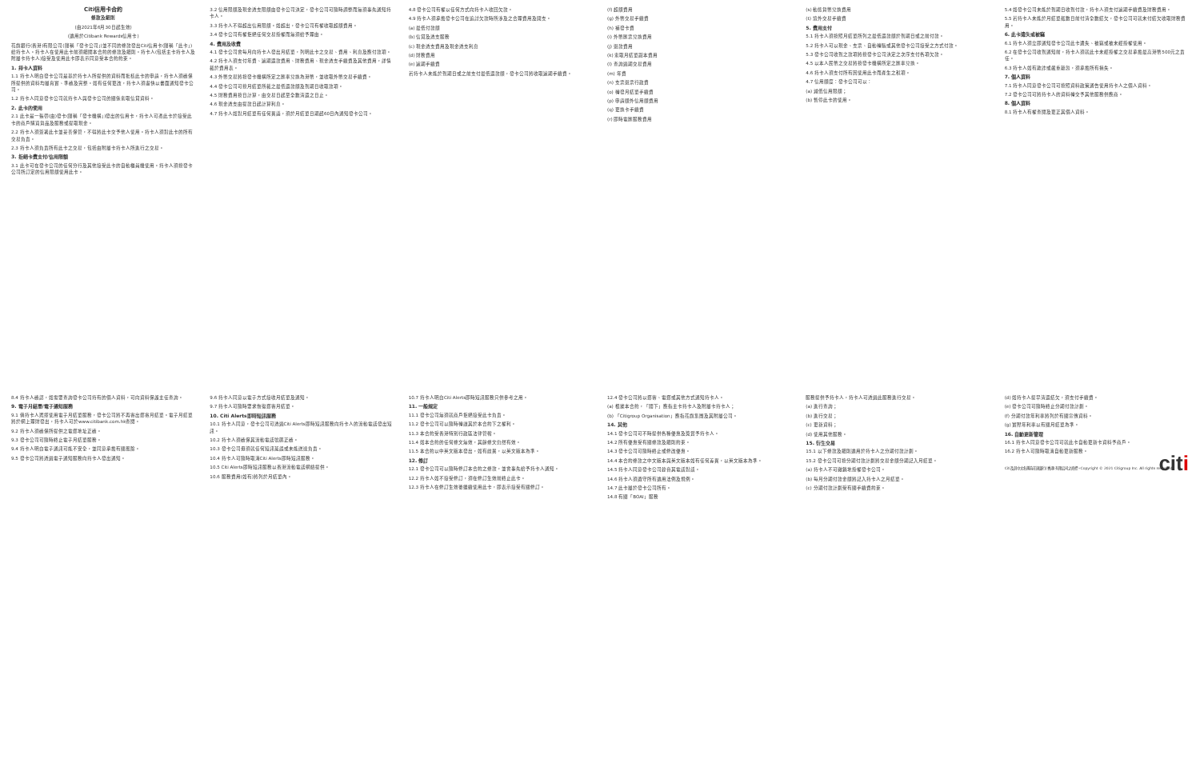Citi信用卡合約
條款及細則
(由2021年6月30日起生效)
(適用於Citibank Rewards信用卡)
花旗銀行(香港)有限公司(簡稱「發卡公司」)並不同的條款發出Citi信用卡(簡稱「此卡」)給持卡人。持卡人在使用此卡前須細閱本合約的條款及細則。持卡人(包括主卡持卡人及附屬卡持卡人)接受及使用此卡即表示同意受本合約約束。
1. 持卡人資料
1.1 持卡人明白發卡公司是基於持卡人所提供的資料而批核此卡的申請，持卡人須確保所提供的資料均屬真實、準確及完整。如有任何更改，持卡人須盡快以書面通知發卡公司。
1.2 持卡人同意發卡公司就持卡人與發卡公司的關係索取信貸資料。
2. 此卡的使用
2.1 此卡是一張帶(由)發卡(簡稱「發卡機構」)發出的信用卡，持卡人可憑此卡於接受此卡的商戶購買貨品及服務或提取現金。
2.2 持卡人須簽署此卡並妥善保管，不得將此卡交予他人使用。持卡人須對此卡的所有交易負責。
2.3 持卡人須負責所有此卡之交易，包括由附屬卡持卡人所進行之交易。
3. 拒絕卡費支付/信用限額
3.1 此卡可在發卡公司的任何分行及其他接受此卡的自動櫃員機使用。持卡人須按發卡公司所訂定的信用限額使用此卡。
3.2 信用限額及現金透支限額由發卡公司決定，發卡公司可隨時調整而無須事先通知持卡人。
3.3 持卡人不得超出信用限額。如超出，發卡公司有權收取超額費用。
3.4 發卡公司有權拒絕任何交易授權而無須給予理由。
4. 費用及收費
4.1 發卡公司會每月向持卡人發出月結單，列明此卡之交易、費用、利息及應付款項。
4.2 持卡人須支付年費、逾期還款費用、財務費用、現金透支手續費及其他費用，詳情載於費用表。
4.3 外幣交易將按發卡機構所定之匯率兌換為港幣，並收取外幣交易手續費。
4.4 發卡公司可按月結單所載之最低還款額及到期日收取款項。
4.5 財務費用按日計算，由交易日起至全數清還之日止。
4.6 現金透支由提款日起計算利息。
4.7 持卡人如對月結單有任何異議，須於月結單日期起60日內通知發卡公司。
4.8 發卡公司有權以任何方式向持卡人收回欠款。
4.9 持卡人須承擔發卡公司在追討欠款時所涉及之合理費用及開支。
(a) 最低付款額
(b) 信貸及透支服務
(c) 現金透支費用及現金透支利息
(d) 財務費用
(e) 逾期手續費
若持卡人未能於到期日或之前支付最低還款額，發卡公司將收取逾期手續費。
(f) 超額費用
(g) 外幣交易手續費
(h) 補發卡費
(i) 外幣匯票兌換費用
(j) 退款費用
(k) 索取月結單副本費用
(l) 查詢過期交易費用
(m) 年費
(n) 支票退票行政費
(o) 轉發月結單手續費
(p) 申請額外信用額費用
(q) 更換卡手續費
(r) 即時電匯服務費用
(s) 動態貨幣兌換費用
(t) 境外交易手續費
5. 費用支付
5.1 持卡人須按照月結單所列之最低還款額於到期日或之前付款。
5.2 持卡人可以現金、支票、自動轉賬或其他發卡公司接受之方式付款。
5.3 發卡公司收到之款項將按發卡公司決定之次序支付各項欠款。
4.5 以本人民幣之交易將按發卡機構所定之匯率兌換。
4.6 持卡人須支付所有因使用此卡而產生之稅項。
4.7 信用額度：發卡公司可以：
(a) 減低信用限額；
(b) 暫停此卡的使用。
5.4 如發卡公司未能於到期日收到付款，持卡人須支付逾期手續費及財務費用。
5.5 若持卡人未能於月結單截數日前付清全數結欠，發卡公司可就未付結欠收取財務費用。
6. 此卡遺失或被竊
6.1 持卡人須立即通知發卡公司此卡遺失、被竊或被未經授權使用。
6.2 在發卡公司收到通知前，持卡人須就此卡未經授權之交易承擔最高港幣500元之責任。
6.3 持卡人如有欺詐或嚴重疏忽，須承擔所有損失。
7. 個人資料
7.1 持卡人同意發卡公司可按照資料政策通告使用持卡人之個人資料。
7.2 發卡公司可將持卡人的資料轉交予其他服務供應商。
8. 個人資料
8.1 持卡人有權查閱及更正其個人資料。
8.4 持卡人確認，如需要查詢發卡公司持有的個人資料，可向資料保護主任查詢。
9. 電子月結單/電子通知服務
9.1 倘持卡人選擇使用電子月結單服務，發卡公司將不再寄出郵寄月結單。電子月結單將於網上理財發出，持卡人可於www.citibank.com.hk查閱。
9.2 持卡人須確保所提供之電郵地址正確。
9.3 發卡公司可隨時終止電子月結單服務。
9.4 持卡人明白電子通訊可能不安全，並同意承擔有關風險。
9.5 發卡公司將透過電子通知服務向持卡人發出通知。
9.6 持卡人同意以電子方式接收月結單及通知。
9.7 持卡人可隨時要求恢復郵寄月結單。
10. Citi Alerts即時短訊服務
10.1 持卡人同意，發卡公司可透過Citi Alerts即時短訊服務向持卡人的流動電話發出短訊。
10.2 持卡人須確保其流動電話號碼正確。
10.3 發卡公司毋須就任何短訊延誤或未能送達負責。
10.4 持卡人可隨時取消Citi Alerts即時短訊服務。
10.5 Citi Alerts即時短訊服務以香港流動電話網絡提供。
10.6 服務費用(如有)將列於月結單內。
10.7 持卡人明白Citi Alerts即時短訊服務只供參考之用。
11. 一般規定
11.1 發卡公司無須就商戶拒絕接受此卡負責。
11.2 發卡公司可以隨時轉讓其於本合約下之權利。
11.3 本合約受香港特別行政區法律管轄。
11.4 如本合約的任何條文無效，其餘條文仍然有效。
11.5 本合約以中英文版本發出，如有歧異，以英文版本為準。
12. 修訂
12.1 發卡公司可以隨時修訂本合約之條款，並會事先給予持卡人通知。
12.2 持卡人如不接受修訂，須在修訂生效前終止此卡。
12.3 持卡人在修訂生效後繼續使用此卡，即表示接受有關修訂。
12.4 發卡公司將以郵寄、電郵或其他方式通知持卡人。
(a) 根據本合約，「閣下」應指主卡持卡人及附屬卡持卡人；
(b) 「Citigroup Organisation」應指花旗集團及其附屬公司。
14. 其他
14.1 發卡公司可不時提供各種優惠及獎賞予持卡人。
14.2 所有優惠受有關條款及細則約束。
14.3 發卡公司可隨時終止或修改優惠。
14.4 本合約條款之中文版本與英文版本如有任何差異，以英文版本為準。
14.5 持卡人同意發卡公司錄音其電話對話。
14.6 持卡人須遵守所有適用法例及規例。
14.7 此卡屬於發卡公司所有。
14.8 有關「BOAI」服務
服務提供予持卡人，持卡人可透過此服務進行交易。
(a) 進行查詢；
(b) 進行交易；
(c) 更新資料；
(d) 使用其他服務。
15. 衍生交易
15.1 以下條款及細則適用於持卡人之分期付款計劃。
15.2 發卡公司可按分期付款計劃將交易金額分期記入月結單。
(a) 持卡人不可撤銷地授權發卡公司。
(b) 每月分期付款金額將記入持卡人之月結單。
(c) 分期付款計劃受有關手續費約束。
(d) 如持卡人提早清還結欠，須支付手續費。
(e) 發卡公司可隨時終止分期付款計劃。
(f) 分期付款年利率將列於有關宣傳資料。
(g) 實際年利率以有關月結單為準。
16. 自動更新管理
16.1 持卡人同意發卡公司可就此卡自動更新卡資料予商戶。
16.2 持卡人可隨時取消自動更新服務。
citi
Citi及其中文名稱為花旗銀行(香港)有限公司之商標。Copyright © 2021 Citigroup Inc. All rights reserved.